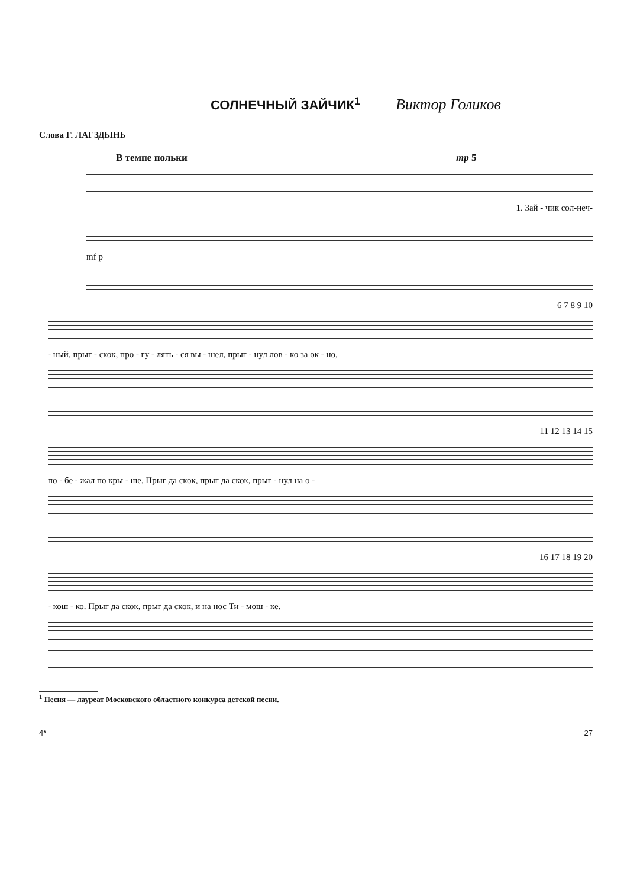СОЛНЕЧНЫЙ ЗАЙЧИК<sup>1</sup>
Виктор Голиков
Слова Г. ЛАГЗДЫНЬ
В темпе польки mp 5
1. Зай - чик сол-неч-
mf p
6 7 8 9 10
- ный, прыг - скок, про - гу - лять - ся вы - шел, прыг - нул лов - ко за ок - но,
11 12 13 14 15
по - бе - жал по кры - ше. Прыг да скок, прыг да скок, прыг - нул на о -
16 17 18 19 20
- кош - ко. Прыг да скок, прыг да скок, и на нос Ти - мош - ке.
<sup>1</sup> Песня — лауреат Московского областного конкурса детской песни.
4* 27